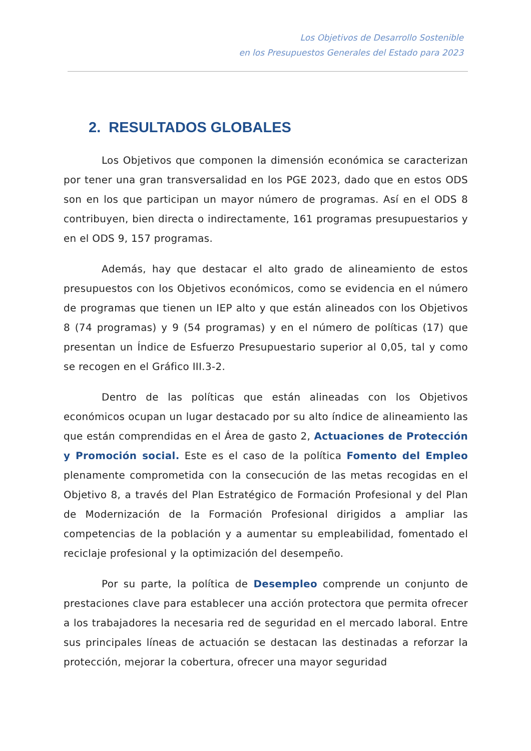Los Objetivos de Desarrollo Sostenible
en los Presupuestos Generales del Estado para 2023
2. RESULTADOS GLOBALES
Los Objetivos que componen la dimensión económica se caracterizan por tener una gran transversalidad en los PGE 2023, dado que en estos ODS son en los que participan un mayor número de programas. Así en el ODS 8 contribuyen, bien directa o indirectamente, 161 programas presupuestarios y en el ODS 9, 157 programas.
Además, hay que destacar el alto grado de alineamiento de estos presupuestos con los Objetivos económicos, como se evidencia en el número de programas que tienen un IEP alto y que están alineados con los Objetivos 8 (74 programas) y 9 (54 programas) y en el número de políticas (17) que presentan un Índice de Esfuerzo Presupuestario superior al 0,05, tal y como se recogen en el Gráfico III.3-2.
Dentro de las políticas que están alineadas con los Objetivos económicos ocupan un lugar destacado por su alto índice de alineamiento las que están comprendidas en el Área de gasto 2, Actuaciones de Protección y Promoción social. Este es el caso de la política Fomento del Empleo plenamente comprometida con la consecución de las metas recogidas en el Objetivo 8, a través del Plan Estratégico de Formación Profesional y del Plan de Modernización de la Formación Profesional dirigidos a ampliar las competencias de la población y a aumentar su empleabilidad, fomentado el reciclaje profesional y la optimización del desempeño.
Por su parte, la política de Desempleo comprende un conjunto de prestaciones clave para establecer una acción protectora que permita ofrecer a los trabajadores la necesaria red de seguridad en el mercado laboral. Entre sus principales líneas de actuación se destacan las destinadas a reforzar la protección, mejorar la cobertura, ofrecer una mayor seguridad